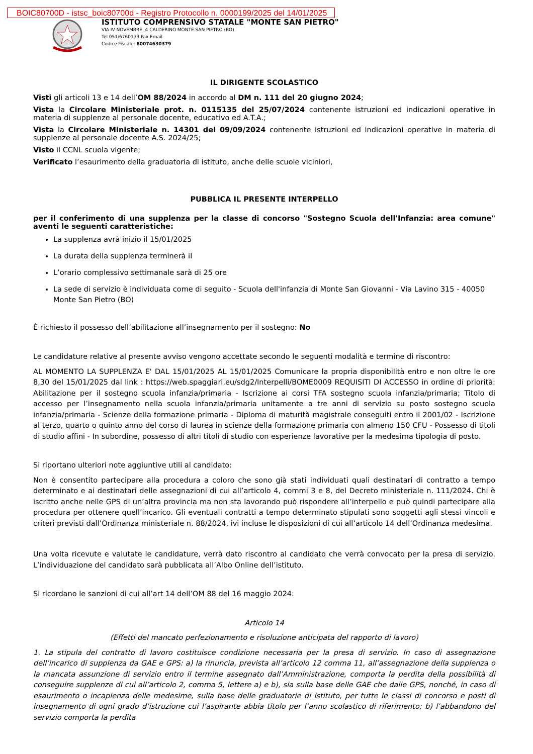BOIC80700D - istsc_boic80700d - Registro Protocollo n. 0000199/2025 del 14/01/2025
ISTITUTO COMPRENSIVO STATALE "MONTE SAN PIETRO"
VIA IV NOVEMBRE, 4 CALDERINO MONTE SAN PIETRO (BO)
Tel 051/6760133 Fax Email
Codice Fiscale: 80074630379
IL DIRIGENTE SCOLASTICO
Visti gli articoli 13 e 14 dell’OM 88/2024 in accordo al DM n. 111 del 20 giugno 2024;
Vista la Circolare Ministeriale prot. n. 0115135 del 25/07/2024 contenente istruzioni ed indicazioni operative in materia di supplenze al personale docente, educativo ed A.T.A.;
Vista la Circolare Ministeriale n. 14301 del 09/09/2024 contenente istruzioni ed indicazioni operative in materia di supplenze al personale docente A.S. 2024/25;
Visto il CCNL scuola vigente;
Verificato l’esaurimento della graduatoria di istituto, anche delle scuole viciniori,
PUBBLICA IL PRESENTE INTERPELLO
per il conferimento di una supplenza per la classe di concorso "Sostegno Scuola dell'Infanzia: area comune" aventi le seguenti caratteristiche:
La supplenza avrà inizio il 15/01/2025
La durata della supplenza terminerà il
L’orario complessivo settimanale sarà di 25 ore
La sede di servizio è individuata come di seguito - Scuola dell'infanzia di Monte San Giovanni - Via Lavino 315 - 40050 Monte San Pietro (BO)
È richiesto il possesso dell’abilitazione all’insegnamento per il sostegno: No
Le candidature relative al presente avviso vengono accettate secondo le seguenti modalità e termine di riscontro:
AL MOMENTO LA SUPPLENZA E' DAL 15/01/2025 AL 15/01/2025 Comunicare la propria disponibilità entro e non oltre le ore 8,30 del 15/01/2025 dal link : https://web.spaggiari.eu/sdg2/Interpelli/BOME0009 REQUISITI DI ACCESSO in ordine di priorità: Abilitazione per il sostegno scuola infanzia/primaria - Iscrizione ai corsi TFA sostegno scuola infanzia/primaria; Titolo di accesso per l’insegnamento nella scuola infanzia/primaria unitamente a tre anni di servizio su posto sostegno scuola infanzia/primaria - Scienze della formazione primaria - Diploma di maturità magistrale conseguiti entro il 2001/02 - Iscrizione al terzo, quarto o quinto anno del corso di laurea in scienze della formazione primaria con almeno 150 CFU - Possesso di titoli di studio affini - In subordine, possesso di altri titoli di studio con esperienze lavorative per la medesima tipologia di posto.
Si riportano ulteriori note aggiuntive utili al candidato:
Non è consentito partecipare alla procedura a coloro che sono già stati individuati quali destinatari di contratto a tempo determinato e ai destinatari delle assegnazioni di cui all’articolo 4, commi 3 e 8, del Decreto ministeriale n. 111/2024. Chi è iscritto anche nelle GPS di un’altra provincia ma non sta lavorando può rispondere all’interpello e può quindi partecipare alla procedura per ottenere quell’incarico. Gli eventuali contratti a tempo determinato stipulati sono soggetti agli stessi vincoli e criteri previsti dall’Ordinanza ministeriale n. 88/2024, ivi incluse le disposizioni di cui all’articolo 14 dell’Ordinanza medesima.
Una volta ricevute e valutate le candidature, verrà dato riscontro al candidato che verrà convocato per la presa di servizio. L’individuazione del candidato sarà pubblicata all’Albo Online dell’istituto.
Si ricordano le sanzioni di cui all’art 14 dell’OM 88 del 16 maggio 2024:
Articolo 14
(Effetti del mancato perfezionamento e risoluzione anticipata del rapporto di lavoro)
1. La stipula del contratto di lavoro costituisce condizione necessaria per la presa di servizio. In caso di assegnazione dell’incarico di supplenza da GAE e GPS: a) la rinuncia, prevista all’articolo 12 comma 11, all’assegnazione della supplenza o la mancata assunzione di servizio entro il termine assegnato dall’Amministrazione, comporta la perdita della possibilità di conseguire supplenze di cui all’articolo 2, comma 5, lettere a) e b), sia sulla base delle GAE che dalle GPS, nonché, in caso di esaurimento o incapienza delle medesime, sulla base delle graduatorie di istituto, per tutte le classi di concorso e posti di insegnamento di ogni grado d’istruzione cui l’aspirante abbia titolo per l’anno scolastico di riferimento; b) l’abbandono del servizio comporta la perdita